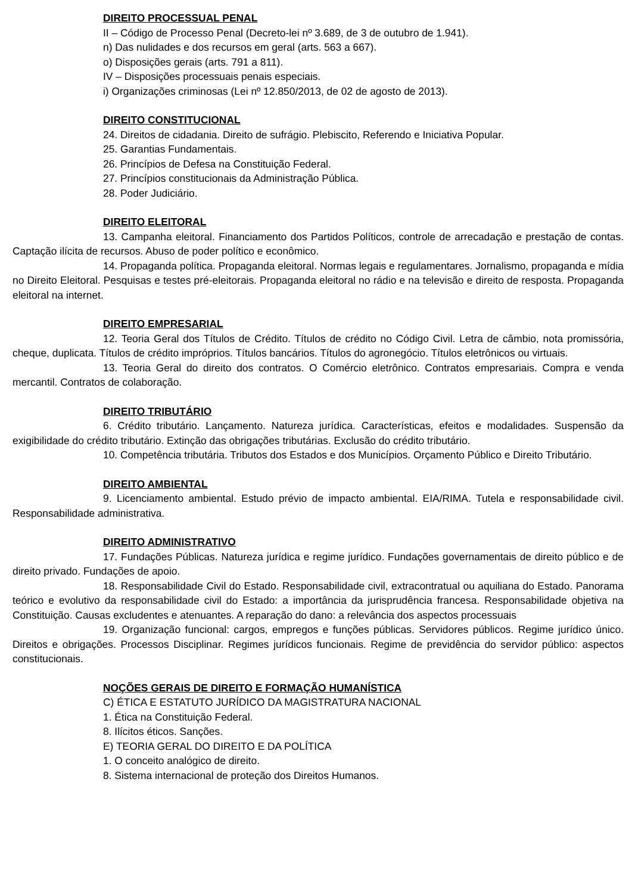DIREITO PROCESSUAL PENAL
II – Código de Processo Penal (Decreto-lei nº 3.689, de 3 de outubro de 1.941).
n) Das nulidades e dos recursos em geral (arts. 563 a 667).
o) Disposições gerais (arts. 791 a 811).
IV – Disposições processuais penais especiais.
i) Organizações criminosas (Lei nº 12.850/2013, de 02 de agosto de 2013).
DIREITO CONSTITUCIONAL
24. Direitos de cidadania. Direito de sufrágio. Plebiscito, Referendo e Iniciativa Popular.
25. Garantias Fundamentais.
26. Princípios de Defesa na Constituição Federal.
27. Princípios constitucionais da Administração Pública.
28. Poder Judiciário.
DIREITO ELEITORAL
13. Campanha eleitoral. Financiamento dos Partidos Políticos, controle de arrecadação e prestação de contas. Captação ilícita de recursos. Abuso de poder político e econômico.
14. Propaganda política. Propaganda eleitoral. Normas legais e regulamentares. Jornalismo, propaganda e mídia no Direito Eleitoral. Pesquisas e testes pré-eleitorais. Propaganda eleitoral no rádio e na televisão e direito de resposta. Propaganda eleitoral na internet.
DIREITO EMPRESARIAL
12. Teoria Geral dos Títulos de Crédito. Títulos de crédito no Código Civil. Letra de câmbio, nota promissória, cheque, duplicata. Títulos de crédito impróprios. Títulos bancários. Títulos do agronegócio. Títulos eletrônicos ou virtuais.
13. Teoria Geral do direito dos contratos. O Comércio eletrônico. Contratos empresariais. Compra e venda mercantil. Contratos de colaboração.
DIREITO TRIBUTÁRIO
6. Crédito tributário. Lançamento. Natureza jurídica. Características, efeitos e modalidades. Suspensão da exigibilidade do crédito tributário. Extinção das obrigações tributárias. Exclusão do crédito tributário.
10. Competência tributária. Tributos dos Estados e dos Municípios. Orçamento Público e Direito Tributário.
DIREITO AMBIENTAL
9. Licenciamento ambiental. Estudo prévio de impacto ambiental. EIA/RIMA. Tutela e responsabilidade civil. Responsabilidade administrativa.
DIREITO ADMINISTRATIVO
17. Fundações Públicas. Natureza jurídica e regime jurídico. Fundações governamentais de direito público e de direito privado. Fundações de apoio.
18. Responsabilidade Civil do Estado. Responsabilidade civil, extracontratual ou aquiliana do Estado. Panorama teórico e evolutivo da responsabilidade civil do Estado: a importância da jurisprudência francesa. Responsabilidade objetiva na Constituição. Causas excludentes e atenuantes. A reparação do dano: a relevância dos aspectos processuais
19. Organização funcional: cargos, empregos e funções públicas. Servidores públicos. Regime jurídico único. Direitos e obrigações. Processos Disciplinar. Regimes jurídicos funcionais. Regime de previdência do servidor público: aspectos constitucionais.
NOÇÕES GERAIS DE DIREITO E FORMAÇÃO HUMANÍSTICA
C) ÉTICA E ESTATUTO JURÍDICO DA MAGISTRATURA NACIONAL
1. Ética na Constituição Federal.
8. Ilícitos éticos. Sanções.
E) TEORIA GERAL DO DIREITO E DA POLÍTICA
1. O conceito analógico de direito.
8. Sistema internacional de proteção dos Direitos Humanos.